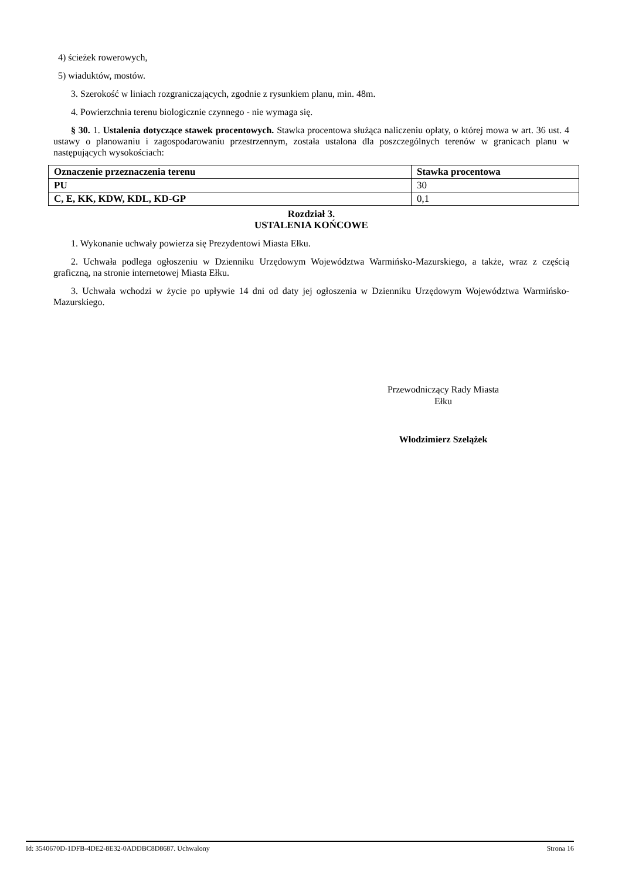4) ścieżek rowerowych,
5) wiaduktów, mostów.
3. Szerokość w liniach rozgraniczających, zgodnie z rysunkiem planu, min. 48m.
4. Powierzchnia terenu biologicznie czynnego - nie wymaga się.
§ 30. 1. Ustalenia dotyczące stawek procentowych. Stawka procentowa służąca naliczeniu opłaty, o której mowa w art. 36 ust. 4 ustawy o planowaniu i zagospodarowaniu przestrzennym, została ustalona dla poszczególnych terenów w granicach planu w następujących wysokościach:
| Oznaczenie przeznaczenia terenu | Stawka procentowa |
| --- | --- |
| PU | 30 |
| C, E, KK, KDW, KDL, KD-GP | 0,1 |
Rozdział 3.
USTALENIA KOŃCOWE
1. Wykonanie uchwały powierza się Prezydentowi Miasta Ełku.
2. Uchwała podlega ogłoszeniu w Dzienniku Urzędowym Województwa Warmińsko-Mazurskiego, a także, wraz z częścią graficzną, na stronie internetowej Miasta Ełku.
3. Uchwała wchodzi w życie po upływie 14 dni od daty jej ogłoszenia w Dzienniku Urzędowym Województwa Warmińsko-Mazurskiego.
Przewodniczący Rady Miasta
Ełku
Włodzimierz Szelążek
Id: 3540670D-1DFB-4DE2-8E32-0ADDBC8D8687. Uchwalony Strona 16